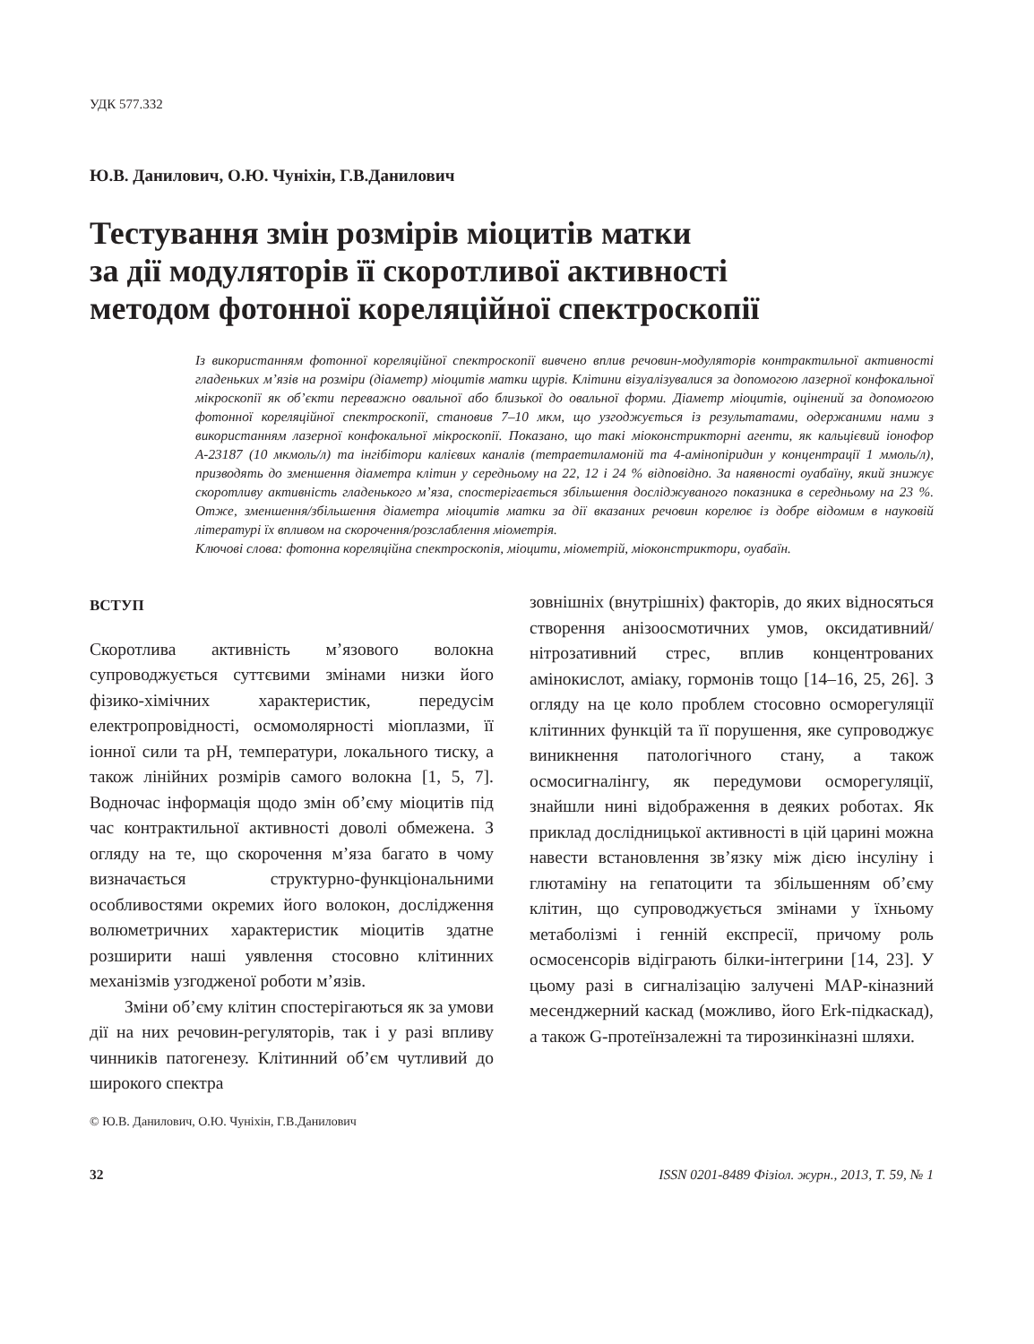УДК 577.332
Ю.В. Данилович, О.Ю. Чуніхін, Г.В.Данилович
Тестування змін розмірів міоцитів матки
за дії модуляторів її скоротливої активності
методом фотонної кореляційної спектроскопії
Із використанням фотонної кореляційної спектроскопії вивчено вплив речовин-модуляторів контрактильної активності гладеньких м’язів на розміри (діаметр) міоцитів матки щурів. Клітини візуалізувалися за допомогою лазерної конфокальної мікроскопії як об’єкти переважно овальної або близької до овальної форми. Діаметр міоцитів, оцінений за допомогою фотонної кореляційної спектроскопії, становив 7–10 мкм, що узгоджується із результатами, одержаними нами з використанням лазерної конфокальної мікроскопії. Показано, що такі міоконстрикторні агенти, як кальцієвий іонофор А-23187 (10 мкмоль/л) та інгібітори калієвих каналів (тетраетиламоній та 4-амінопіридин у концентрації 1 ммоль/л), призводять до зменшення діаметра клітин у середньому на 22, 12 і 24 % відповідно. За наявності оуабаїну, який знижує скоротливу активність гладенького м’яза, спостерігається збільшення досліджуваного показника в середньому на 23 %. Отже, зменшення/збільшення діаметра міоцитів матки за дії вказаних речовин корелює із добре відомим в науковій літературі їх впливом на скорочення/розслаблення міометрія.
Ключові слова: фотонна кореляційна спектроскопія, міоцити, міометрій, міоконстриктори, оуабаїн.
ВСТУП
Скоротлива активність м’язового волокна супроводжується суттєвими змінами низки його фізико-хімічних характеристик, передусім електропровідності, осмомолярності міоплазми, її іонної сили та рН, температури, локального тиску, а також лінійних розмірів самого волокна [1, 5, 7]. Водночас інформація щодо змін об’єму міоцитів під час контрактильної активності доволі обмежена. З огляду на те, що скорочення м’яза багато в чому визначається структурно-функціональними особливостями окремих його волокон, дослідження волюметричних характеристик міоцитів здатне розширити наші уявлення стосовно клітинних механізмів узгодженої роботи м’язів.
Зміни об’єму клітин спостерігаються як за умови дії на них речовин-регуляторів, так і у разі впливу чинників патогенезу. Клітинний об’єм чутливий до широкого спектра
© Ю.В. Данилович, О.Ю. Чуніхін, Г.В.Данилович
зовнішніх (внутрішніх) факторів, до яких відносяться створення анізоосмотичних умов, оксидативний/нітрозативний стрес, вплив концентрованих амінокислот, аміаку, гормонів тощо [14–16, 25, 26]. З огляду на це коло проблем стосовно осморегуляції клітинних функцій та її порушення, яке супроводжує виникнення патологічного стану, а також осмосигналінгу, як передумови осморегуляції, знайшли нині відображення в деяких роботах. Як приклад дослідницької активності в цій царині можна навести встановлення зв’язку між дією інсуліну і глютаміну на гепатоцити та збільшенням об’єму клітин, що супроводжується змінами у їхньому метаболізмі і генній експресії, причому роль осмосенсорів відіграють білки-інтегрини [14, 23]. У цьому разі в сигналізацію залучені МАР-кіназний месенджерний каскад (можливо, його Erk-підкаскад), а також G-протеїнзалежні та тирозинкіназні шляхи.
32 ISSN 0201-8489 Фізіол. журн., 2013, Т. 59, № 1